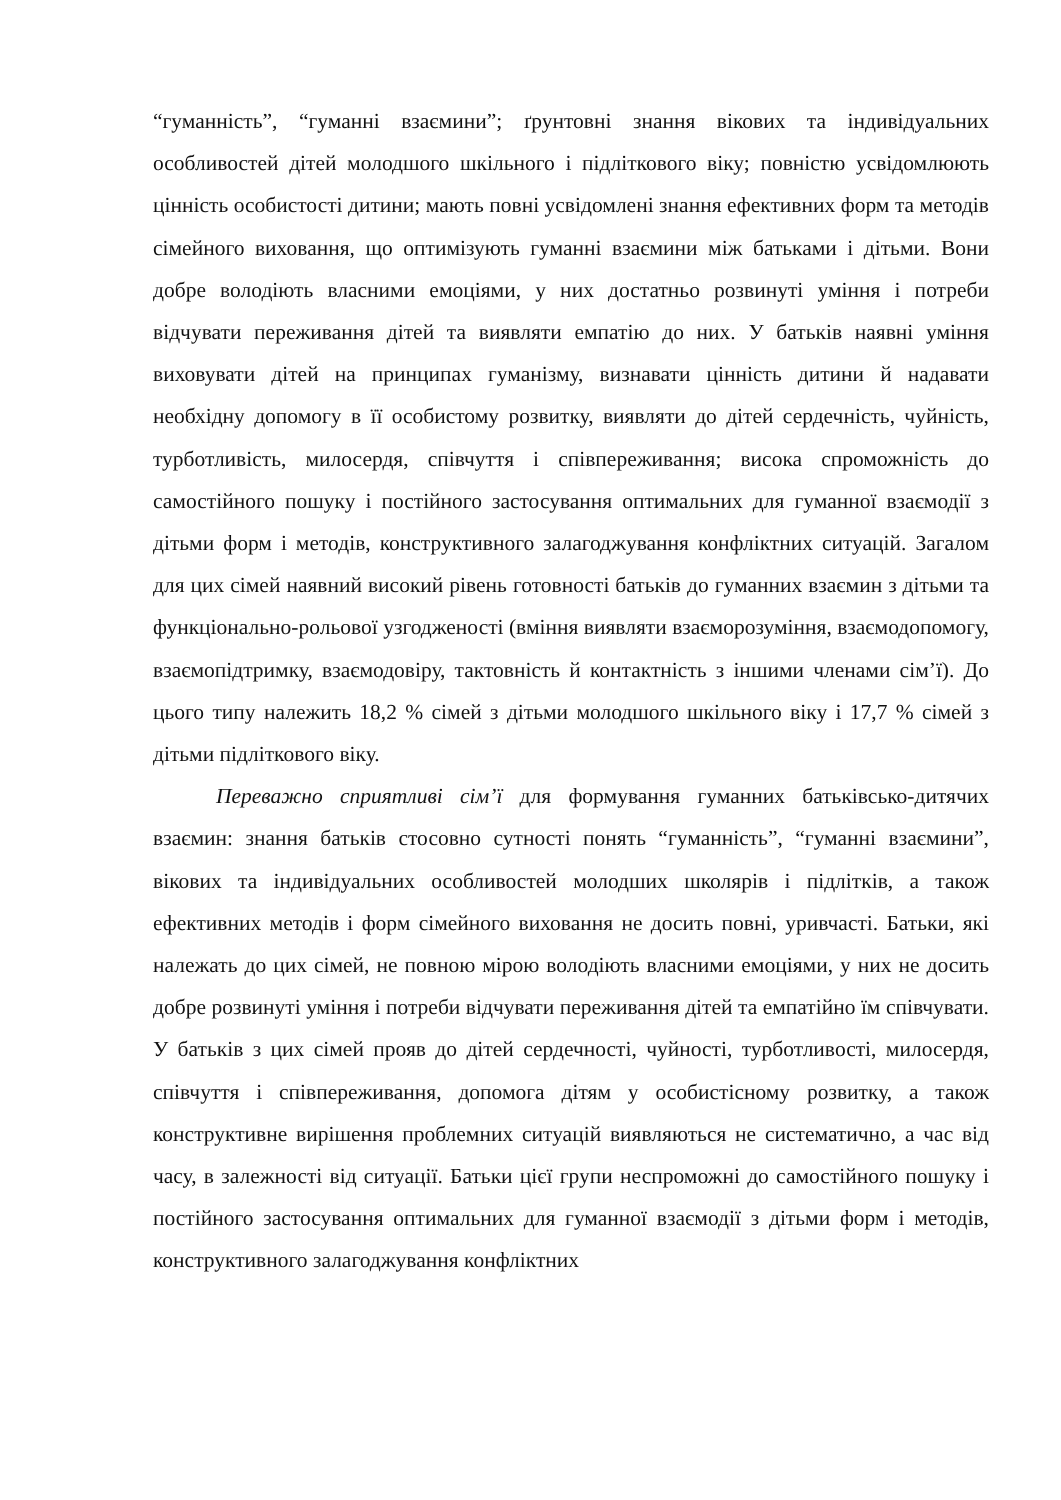“гуманність”, “гуманні взаємини”; ґрунтовні знання вікових та індивідуальних особливостей дітей молодшого шкільного і підліткового віку; повністю усвідомлюють цінність особистості дитини; мають повні усвідомлені знання ефективних форм та методів сімейного виховання, що оптимізують гуманні взаємини між батьками і дітьми. Вони добре володіють власними емоціями, у них достатньо розвинуті уміння і потреби відчувати переживання дітей та виявляти емпатію до них. У батьків наявні уміння виховувати дітей на принципах гуманізму, визнавати цінність дитини й надавати необхідну допомогу в її особистому розвитку, виявляти до дітей сердечність, чуйність, турботливість, милосердя, співчуття і співпереживання; висока спроможність до самостійного пошуку і постійного застосування оптимальних для гуманної взаємодії з дітьми форм і методів, конструктивного залагоджування конфліктних ситуацій. Загалом для цих сімей наявний високий рівень готовності батьків до гуманних взаємин з дітьми та функціонально-рольової узгодженості (вміння виявляти взаєморозуміння, взаємодопомогу, взаємопідтримку, взаємодовіру, тактовність й контактність з іншими членами сім’ї). До цього типу належить 18,2 % сімей з дітьми молодшого шкільного віку і 17,7 % сімей з дітьми підліткового віку.
Переважно сприятливі сім’ї для формування гуманних батьківсько-дитячих взаємин: знання батьків стосовно сутності понять “гуманність”, “гуманні взаємини”, вікових та індивідуальних особливостей молодших школярів і підлітків, а також ефективних методів і форм сімейного виховання не досить повні, уривчасті. Батьки, які належать до цих сімей, не повною мірою володіють власними емоціями, у них не досить добре розвинуті уміння і потреби відчувати переживання дітей та емпатійно їм співчувати. У батьків з цих сімей прояв до дітей сердечності, чуйності, турботливості, милосердя, співчуття і співпереживання, допомога дітям у особистісному розвитку, а також конструктивне вирішення проблемних ситуацій виявляються не систематично, а час від часу, в залежності від ситуації. Батьки цієї групи неспроможні до самостійного пошуку і постійного застосування оптимальних для гуманної взаємодії з дітьми форм і методів, конструктивного залагоджування конфліктних